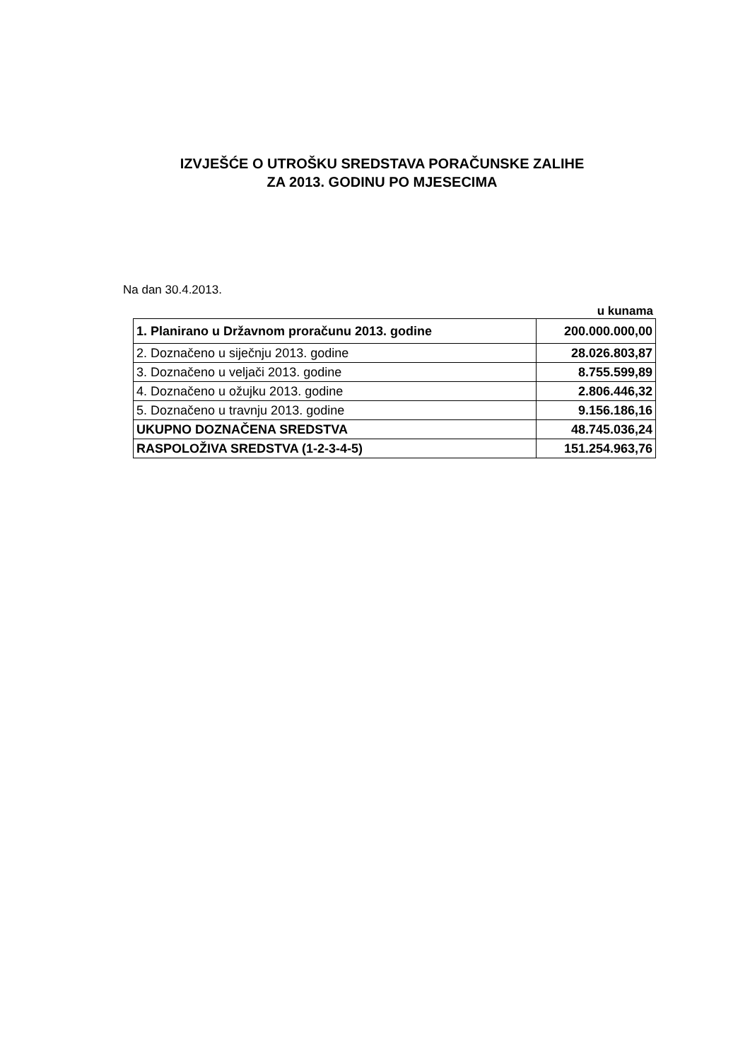IZVJEŠĆE O UTROŠKU SREDSTAVA PORAČUNSKE ZALIHE
ZA 2013. GODINU PO MJESECIMA
Na dan 30.4.2013.
u kunama
| 1. Planirano u Državnom proračunu 2013. godine | 200.000.000,00 |
| 2. Doznačeno u siječnju 2013. godine | 28.026.803,87 |
| 3. Doznačeno u veljači 2013. godine | 8.755.599,89 |
| 4. Doznačeno u ožujku 2013. godine | 2.806.446,32 |
| 5. Doznačeno u travnju 2013. godine | 9.156.186,16 |
| UKUPNO DOZNAČENA SREDSTVA | 48.745.036,24 |
| RASPOLOŽIVA SREDSTVA (1-2-3-4-5) | 151.254.963,76 |